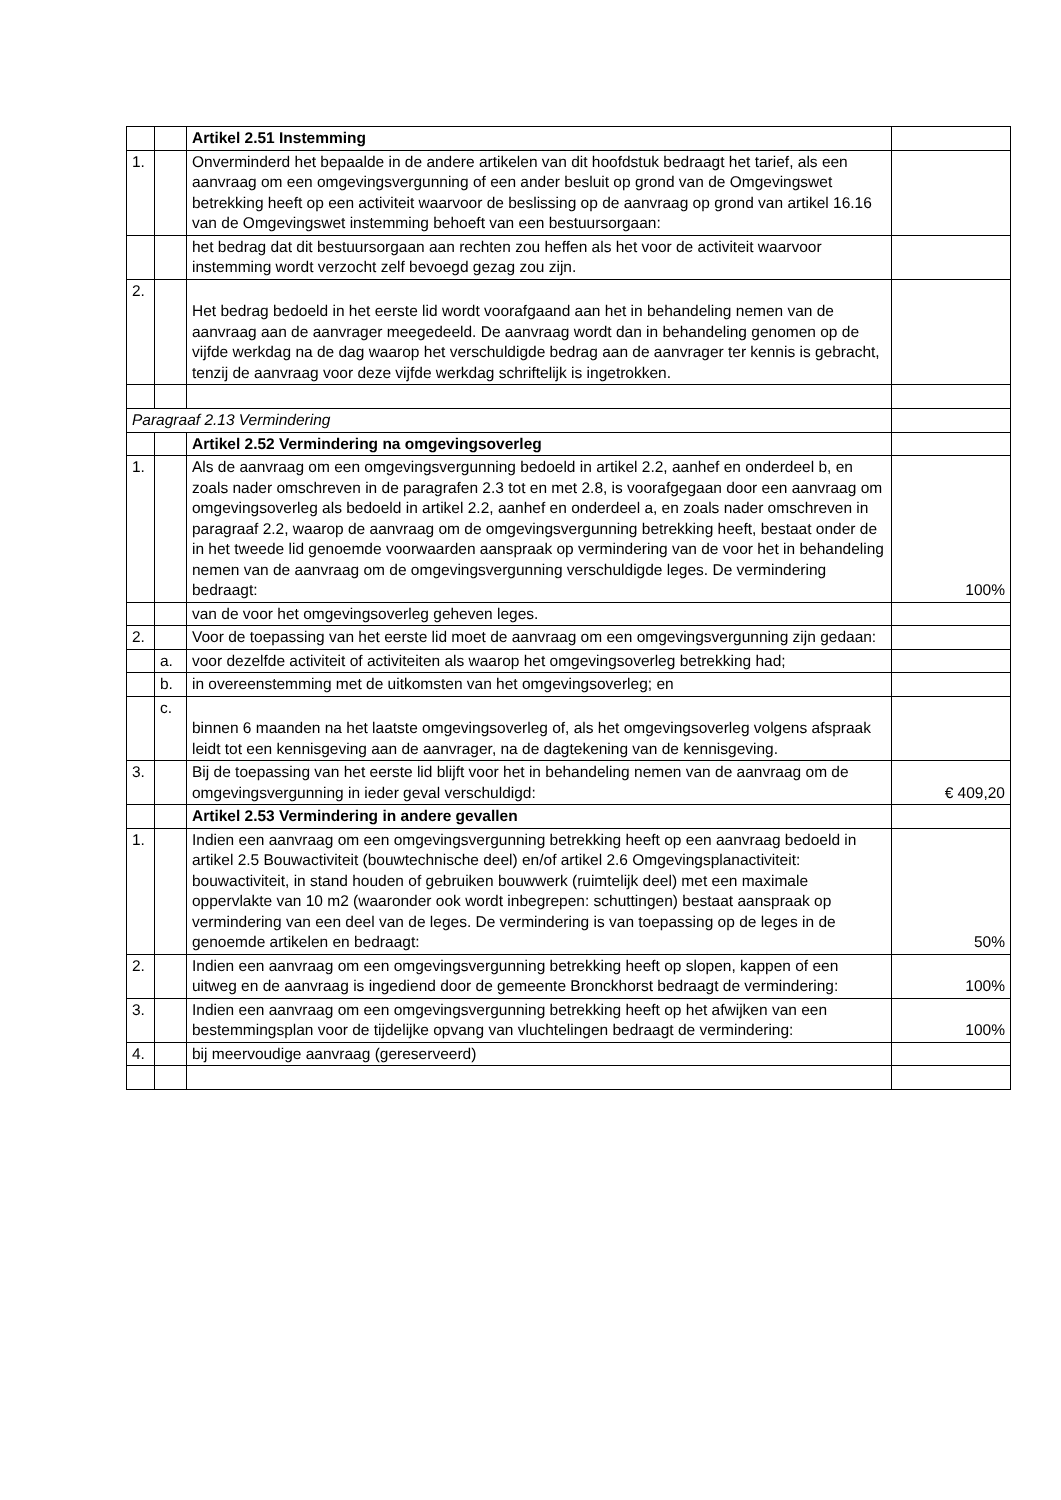| | | Artikel 2.51 Instemming | |
| 1. | | Onverminderd het bepaalde in de andere artikelen van dit hoofdstuk bedraagt het tarief, als een aanvraag om een omgevingsvergunning of een ander besluit op grond van de Omgevingswet betrekking heeft op een activiteit waarvoor de beslissing op de aanvraag op grond van artikel 16.16 van de Omgevingswet instemming behoeft van een bestuursorgaan: | |
| | | het bedrag dat dit bestuursorgaan aan rechten zou heffen als het voor de activiteit waarvoor instemming wordt verzocht zelf bevoegd gezag zou zijn. | |
| 2. | | Het bedrag bedoeld in het eerste lid wordt voorafgaand aan het in behandeling nemen van de aanvraag aan de aanvrager meegedeeld. De aanvraag wordt dan in behandeling genomen op de vijfde werkdag na de dag waarop het verschuldigde bedrag aan de aanvrager ter kennis is gebracht, tenzij de aanvraag voor deze vijfde werkdag schriftelijk is ingetrokken. | |
| Paragraaf 2.13 Vermindering | | | |
| | | Artikel 2.52 Vermindering na omgevingsoverleg | |
| 1. | | Als de aanvraag om een omgevingsvergunning bedoeld in artikel 2.2, aanhef en onderdeel b, en zoals nader omschreven in de paragrafen 2.3 tot en met 2.8, is voorafgegaan door een aanvraag om omgevingsoverleg als bedoeld in artikel 2.2, aanhef en onderdeel a, en zoals nader omschreven in paragraaf 2.2, waarop de aanvraag om de omgevingsvergunning betrekking heeft, bestaat onder de in het tweede lid genoemde voorwaarden aanspraak op vermindering van de voor het in behandeling nemen van de aanvraag om de omgevingsvergunning verschuldigde leges. De vermindering bedraagt: | 100% |
| | | van de voor het omgevingsoverleg geheven leges. | |
| 2. | | Voor de toepassing van het eerste lid moet de aanvraag om een omgevingsvergunning zijn gedaan: | |
| | a. | voor dezelfde activiteit of activiteiten als waarop het omgevingsoverleg betrekking had; | |
| | b. | in overeenstemming met de uitkomsten van het omgevingsoverleg; en | |
| | c. | binnen 6 maanden na het laatste omgevingsoverleg of, als het omgevingsoverleg volgens afspraak leidt tot een kennisgeving aan de aanvrager, na de dagtekening van de kennisgeving. | |
| 3. | | Bij de toepassing van het eerste lid blijft voor het in behandeling nemen van de aanvraag om de omgevingsvergunning in ieder geval verschuldigd: | € 409,20 |
| | | Artikel 2.53 Vermindering in andere gevallen | |
| 1. | | Indien een aanvraag om een omgevingsvergunning betrekking heeft op een aanvraag bedoeld in artikel 2.5 Bouwactiviteit (bouwtechnische deel) en/of artikel 2.6 Omgevingsplanactiviteit: bouwactiviteit, in stand houden of gebruiken bouwwerk (ruimtelijk deel) met een maximale oppervlakte van 10 m2 (waaronder ook wordt inbegrepen: schuttingen) bestaat aanspraak op vermindering van een deel van de leges. De vermindering is van toepassing op de leges in de genoemde artikelen en bedraagt: | 50% |
| 2. | | Indien een aanvraag om een omgevingsvergunning betrekking heeft op slopen, kappen of een uitweg en de aanvraag is ingediend door de gemeente Bronckhorst bedraagt de vermindering: | 100% |
| 3. | | Indien een aanvraag om een omgevingsvergunning betrekking heeft op het afwijken van een bestemmingsplan voor de tijdelijke opvang van vluchtelingen bedraagt de vermindering: | 100% |
| 4. | | bij meervoudige aanvraag (gereserveerd) | |